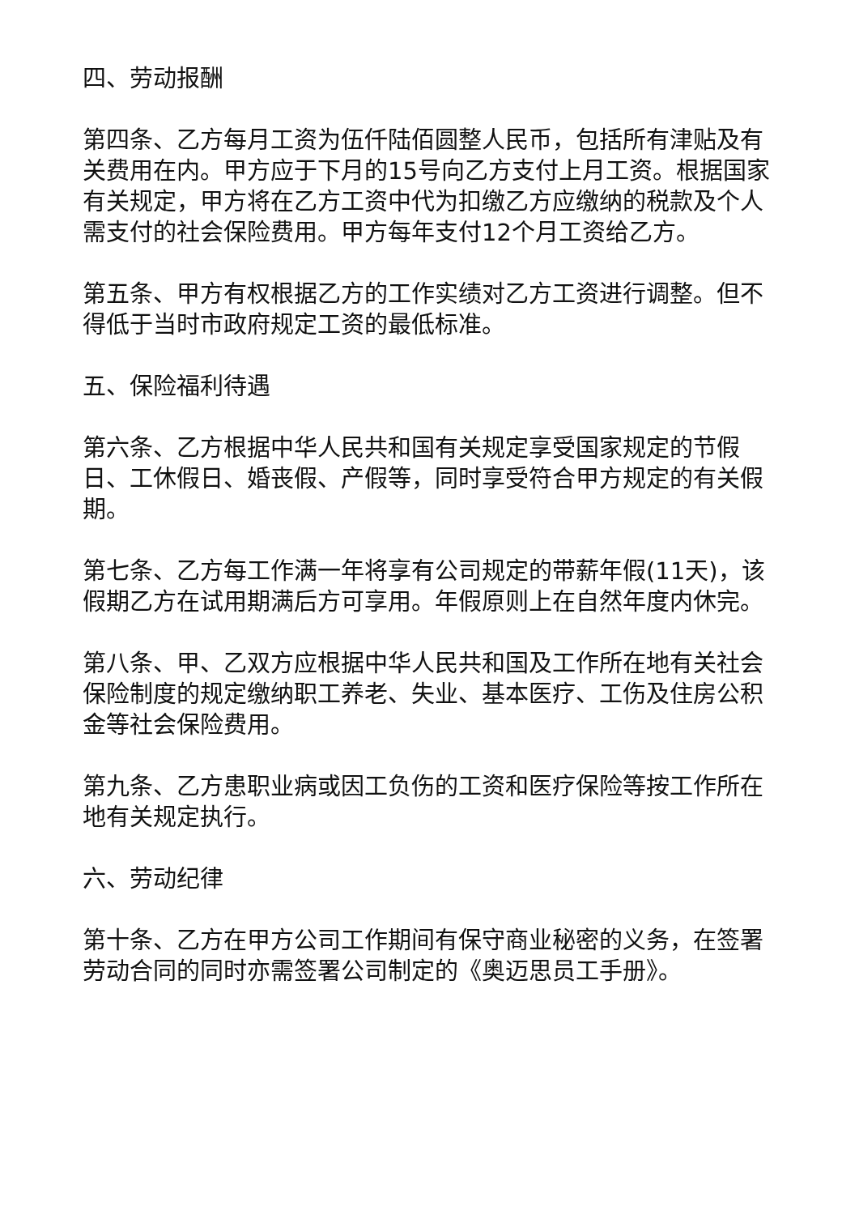四、劳动报酬
第四条、乙方每月工资为伍仟陆佰圆整人民币，包括所有津贴及有关费用在内。甲方应于下月的15号向乙方支付上月工资。根据国家有关规定，甲方将在乙方工资中代为扣缴乙方应缴纳的税款及个人需支付的社会保险费用。甲方每年支付12个月工资给乙方。
第五条、甲方有权根据乙方的工作实绩对乙方工资进行调整。但不得低于当时市政府规定工资的最低标准。
五、保险福利待遇
第六条、乙方根据中华人民共和国有关规定享受国家规定的节假日、工休假日、婚丧假、产假等，同时享受符合甲方规定的有关假期。
第七条、乙方每工作满一年将享有公司规定的带薪年假(11天)，该假期乙方在试用期满后方可享用。年假原则上在自然年度内休完。
第八条、甲、乙双方应根据中华人民共和国及工作所在地有关社会保险制度的规定缴纳职工养老、失业、基本医疗、工伤及住房公积金等社会保险费用。
第九条、乙方患职业病或因工负伤的工资和医疗保险等按工作所在地有关规定执行。
六、劳动纪律
第十条、乙方在甲方公司工作期间有保守商业秘密的义务，在签署劳动合同的同时亦需签署公司制定的《奥迈思员工手册》。